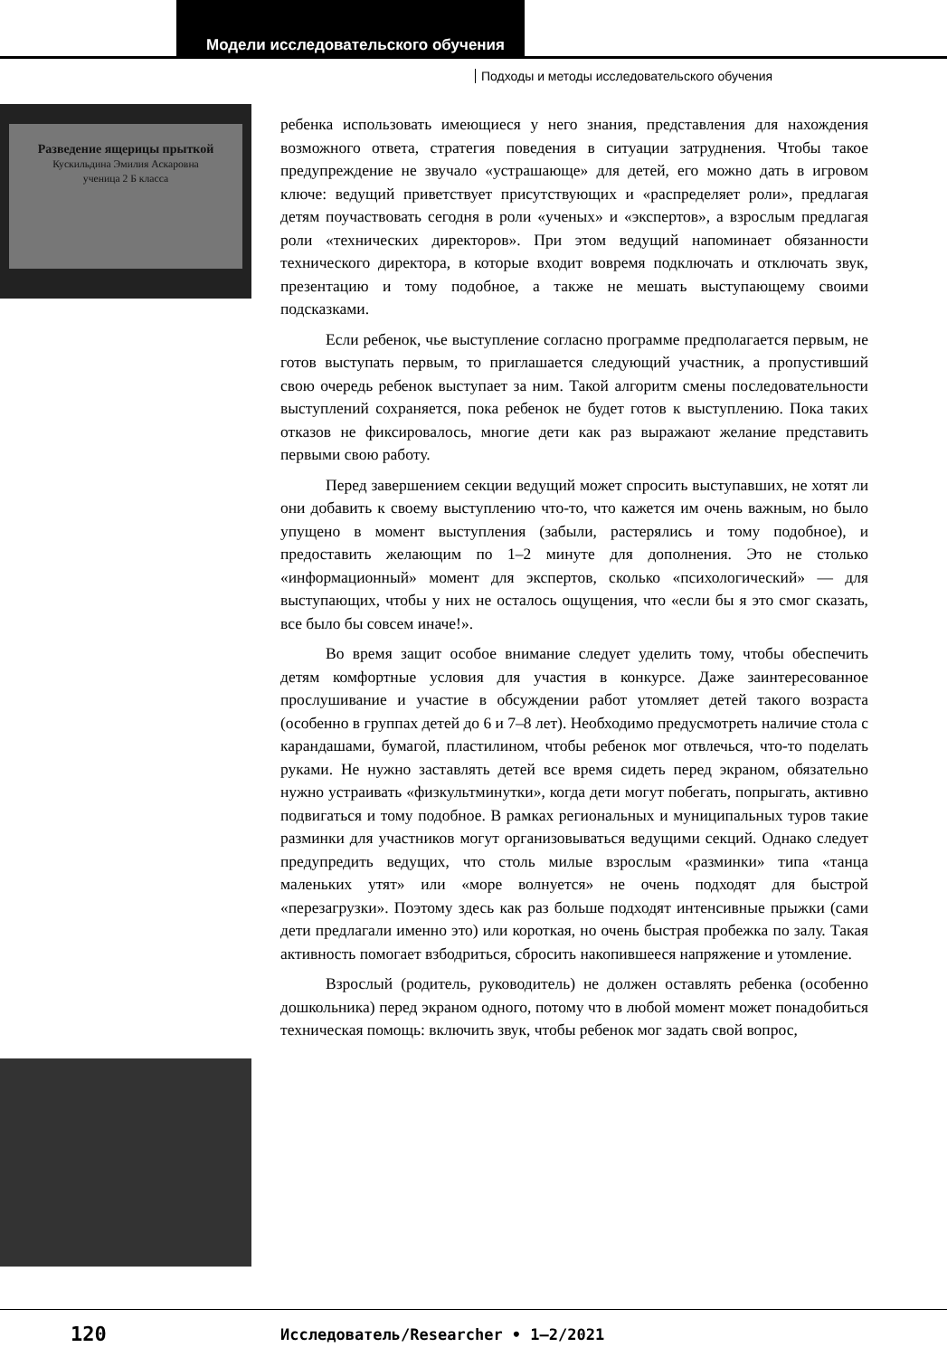Модели исследовательского обучения
Подходы и методы исследовательского обучения
Разведение ящерицы прыткой
Кускильдина Эмилия Аскаровна
ученица 2 Б класса
ребенка использовать имеющиеся у него знания, представления для нахождения возможного ответа, стратегия поведения в ситуации затруднения. Чтобы такое предупреждение не звучало «устрашающе» для детей, его можно дать в игровом ключе: ведущий приветствует присутствующих и «распределяет роли», предлагая детям поучаствовать сегодня в роли «ученых» и «экспертов», а взрослым предлагая роли «технических директоров». При этом ведущий напоминает обязанности технического директора, в которые входит вовремя подключать и отключать звук, презентацию и тому подобное, а также не мешать выступающему своими подсказками.
Если ребенок, чье выступление согласно программе предполагается первым, не готов выступать первым, то приглашается следующий участник, а пропустивший свою очередь ребенок выступает за ним. Такой алгоритм смены последовательности выступлений сохраняется, пока ребенок не будет готов к выступлению. Пока таких отказов не фиксировалось, многие дети как раз выражают желание представить первыми свою работу.
Перед завершением секции ведущий может спросить выступавших, не хотят ли они добавить к своему выступлению что-то, что кажется им очень важным, но было упущено в момент выступления (забыли, растерялись и тому подобное), и предоставить желающим по 1–2 минуте для дополнения. Это не столько «информационный» момент для экспертов, сколько «психологический» — для выступающих, чтобы у них не осталось ощущения, что «если бы я это смог сказать, все было бы совсем иначе!».
Во время защит особое внимание следует уделить тому, чтобы обеспечить детям комфортные условия для участия в конкурсе. Даже заинтересованное прослушивание и участие в обсуждении работ утомляет детей такого возраста (особенно в группах детей до 6 и 7–8 лет). Необходимо предусмотреть наличие стола с карандашами, бумагой, пластилином, чтобы ребенок мог отвлечься, что-то поделать руками. Не нужно заставлять детей все время сидеть перед экраном, обязательно нужно устраивать «физкультминутки», когда дети могут побегать, попрыгать, активно подвигаться и тому подобное. В рамках региональных и муниципальных туров такие разминки для участников могут организовываться ведущими секций. Однако следует предупредить ведущих, что столь милые взрослым «разминки» типа «танца маленьких утят» или «море волнуется» не очень подходят для быстрой «перезагрузки». Поэтому здесь как раз больше подходят интенсивные прыжки (сами дети предлагали именно это) или короткая, но очень быстрая пробежка по залу. Такая активность помогает взбодриться, сбросить накопившееся напряжение и утомление.
Взрослый (родитель, руководитель) не должен оставлять ребенка (особенно дошкольника) перед экраном одного, потому что в любой момент может понадобиться техническая помощь: включить звук, чтобы ребенок мог задать свой вопрос,
120
Исследователь/Researcher • 1–2/2021